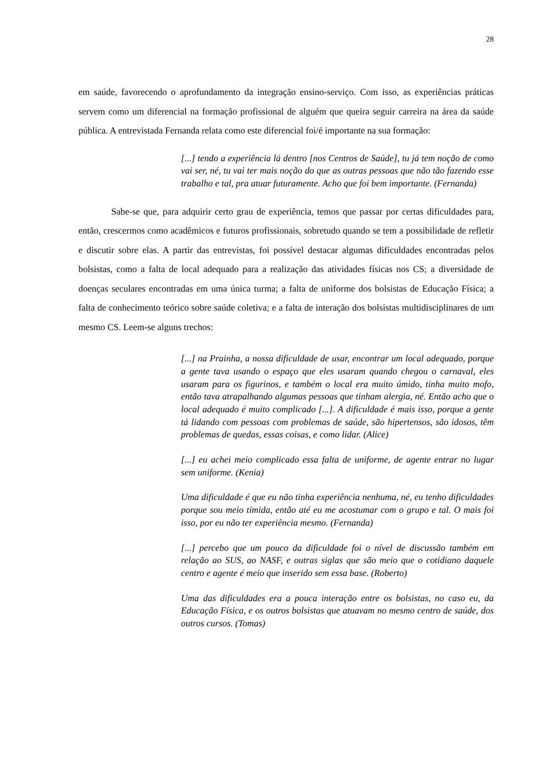28
em saúde, favorecendo o aprofundamento da integração ensino-serviço. Com isso, as experiências práticas servem como um diferencial na formação profissional de alguém que queira seguir carreira na área da saúde pública. A entrevistada Fernanda relata como este diferencial foi/é importante na sua formação:
[...] tendo a experiência lá dentro [nos Centros de Saúde], tu já tem noção de como vai ser, né, tu vai ter mais noção do que as outras pessoas que não tão fazendo esse trabalho e tal, pra atuar futuramente. Acho que foi bem importante. (Fernanda)
Sabe-se que, para adquirir certo grau de experiência, temos que passar por certas dificuldades para, então, crescermos como acadêmicos e futuros profissionais, sobretudo quando se tem a possibilidade de refletir e discutir sobre elas. A partir das entrevistas, foi possível destacar algumas dificuldades encontradas pelos bolsistas, como a falta de local adequado para a realização das atividades físicas nos CS; a diversidade de doenças seculares encontradas em uma única turma; a falta de uniforme dos bolsistas de Educação Física; a falta de conhecimento teórico sobre saúde coletiva; e a falta de interação dos bolsistas multidisciplinares de um mesmo CS. Leem-se alguns trechos:
[...] na Prainha, a nossa dificuldade de usar, encontrar um local adequado, porque a gente tava usando o espaço que eles usaram quando chegou o carnaval, eles usaram para os figurinos, e também o local era muito úmido, tinha muito mofo, então tava atrapalhando algumas pessoas que tinham alergia, né. Então acho que o local adequado é muito complicado [...]. A dificuldade é mais isso, porque a gente tá lidando com pessoas com problemas de saúde, são hipertensos, são idosos, têm problemas de quedas, essas coisas, e como lidar. (Alice)
[...] eu achei meio complicado essa falta de uniforme, de agente entrar no lugar sem uniforme. (Kenia)
Uma dificuldade é que eu não tinha experiência nenhuma, né, eu tenho dificuldades porque sou meio tímida, então até eu me acostumar com o grupo e tal. O mais foi isso, por eu não ter experiência mesmo. (Fernanda)
[...] percebo que um pouco da dificuldade foi o nível de discussão também em relação ao SUS, ao NASF, e outras siglas que são meio que o cotidiano daquele centro e agente é meio que inserido sem essa base. (Roberto)
Uma das dificuldades era a pouca interação entre os bolsistas, no caso eu, da Educação Física, e os outros bolsistas que atuavam no mesmo centro de saúde, dos outros cursos. (Tomas)